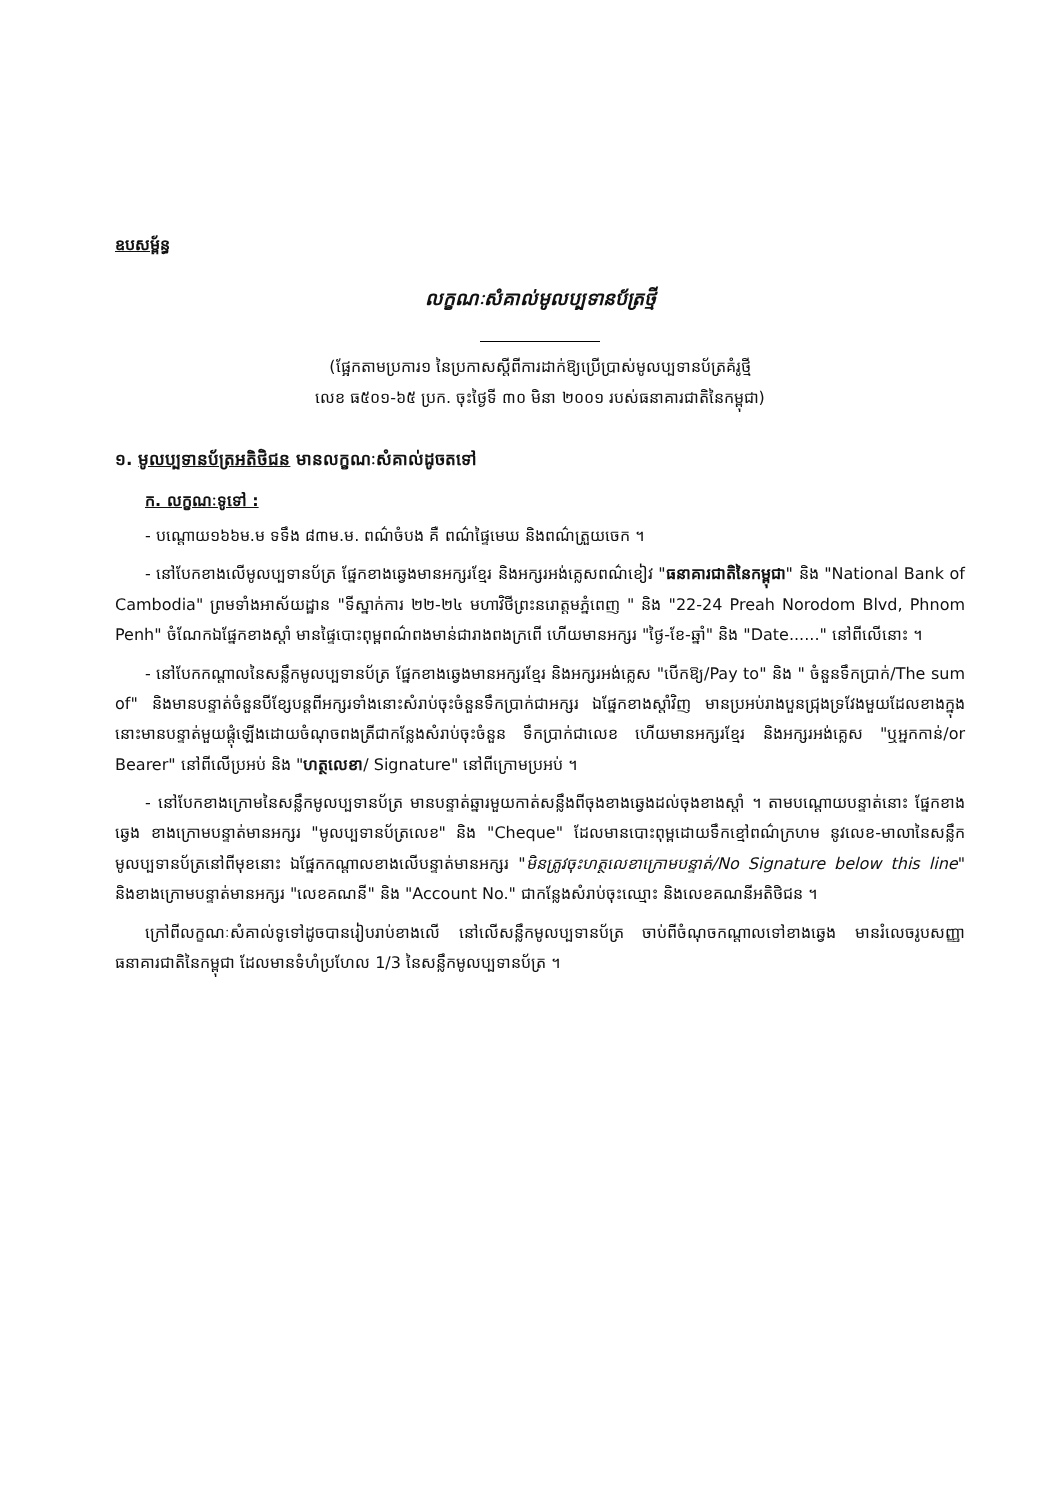ឧបសម្ព័ន្ធ
លក្ខណៈសំគាល់មូលប្បទានប័ត្រថ្មី
(ផ្អែកតាមប្រការ១ នៃប្រកាសស្តីពីការដាក់ឱ្យប្រើប្រាស់មូលប្បទានប័ត្រគំរូថ្មី
លេខ ធ៥០១-៦៥ ប្រក. ចុះថ្ងៃទី ៣០ មិនា ២០០១ របស់ធនាគារជាតិនៃកម្ពុជា)
១. មូលប្បទានប័ត្រអតិថិជន មានលក្ខណៈសំគាល់ដូចតទៅ
ក. លក្ខណៈទូទៅ :
- បណ្តោយ១៦៦ម.ម ទទឹង ៨៣ម.ម. ពណ៌ចំបង គឺ ពណ៌ផ្ទៃមេឃ និងពណ៌ត្រួយចេក ។
- នៅបែកខាងលើមូលប្បទានប័ត្រ ផ្នែកខាងឆ្វេងមានអក្សរខ្មែរ និងអក្សរអង់គ្លេសពណ៌ខៀវ "ធនាគារជាតិនៃកម្ពុជា" និង "National Bank of Cambodia" ព្រមទាំងអាស័យដ្ឋាន "ទីស្នាក់ការ ២២-២៤ មហាវិថីព្រះនរោត្តមភ្នំពេញ " និង "22-24 Preah Norodom Blvd, Phnom Penh" ចំណែកឯផ្នែកខាងស្តាំ មានផ្ទៃបោះពុម្ពពណ៌ពងមាន់ជារាងពងក្រពើ ហើយមានអក្សរ "ថ្ងៃ-ខែ-ឆ្នាំ" និង "Date......" នៅពីលើនោះ ។
- នៅបែកកណ្តាលនៃសន្លឹកមូលប្បទានប័ត្រ ផ្នែកខាងឆ្វេងមានអក្សរខ្មែរ និងអក្សរអង់គ្លេស "បើកឱ្យ/Pay to" និង " ចំនួនទឹកប្រាក់/The sum of" និងមានបន្ទាត់ចំនួនបីខ្សែបន្តពីអក្សរទាំងនោះសំរាប់ចុះចំនួនទឹកប្រាក់ជាអក្សរ ឯផ្នែកខាងស្តាំវិញ មានប្រអប់រាងបួនជ្រុងទ្រវែងមួយដែលខាងក្នុងនោះមានបន្ទាត់មួយផ្តុំឡើងដោយចំណុចពងត្រីជាកន្លែងសំរាប់ចុះចំនួន ទឹកប្រាក់ជាលេខ ហើយមានអក្សរខ្មែរ និងអក្សរអង់គ្លេស "ឬអ្នកកាន់/or Bearer" នៅពីលើប្រអប់ និង "ហត្ថលេខា/ Signature" នៅពីក្រោមប្រអប់ ។
- នៅបែកខាងក្រោមនៃសន្លឹកមូលប្បទានប័ត្រ មានបន្ទាត់ឆ្នារមួយកាត់សន្លឹងពីចុងខាងឆ្វេងដល់ចុងខាងស្តាំ ។ តាមបណ្តោយបន្ទាត់នោះ ផ្នែកខាងឆ្វេង ខាងក្រោមបន្ទាត់មានអក្សរ "មូលប្បទានប័ត្រលេខ" និង "Cheque" ដែលមានបោះពុម្ពដោយទឹកខ្មៅពណ៌ក្រហម នូវលេខ-មាលានៃសន្លឹកមូលប្បទានប័ត្រនៅពីមុខនោះ ឯផ្នែកកណ្តាលខាងលើបន្ទាត់មានអក្សរ "មិនត្រូវចុះហត្ថលេខាក្រោមបន្ទាត់/No Signature below this line" និងខាងក្រោមបន្ទាត់មានអក្សរ "លេខគណនី" និង "Account No." ជាកន្លែងសំរាប់ចុះឈ្មោះ និងលេខគណនីអតិថិជន ។
ក្រៅពីលក្ខណៈសំគាល់ទូទៅដូចបានរៀបរាប់ខាងលើ នៅលើសន្លឹកមូលប្បទានប័ត្រ ចាប់ពីចំណុចកណ្តាលទៅខាងឆ្វេង មានរំលេចរូបសញ្ញាធនាគារជាតិនៃកម្ពុជា ដែលមានទំហំប្រហែល 1/3 នៃសន្លឹកមូលប្បទានប័ត្រ ។